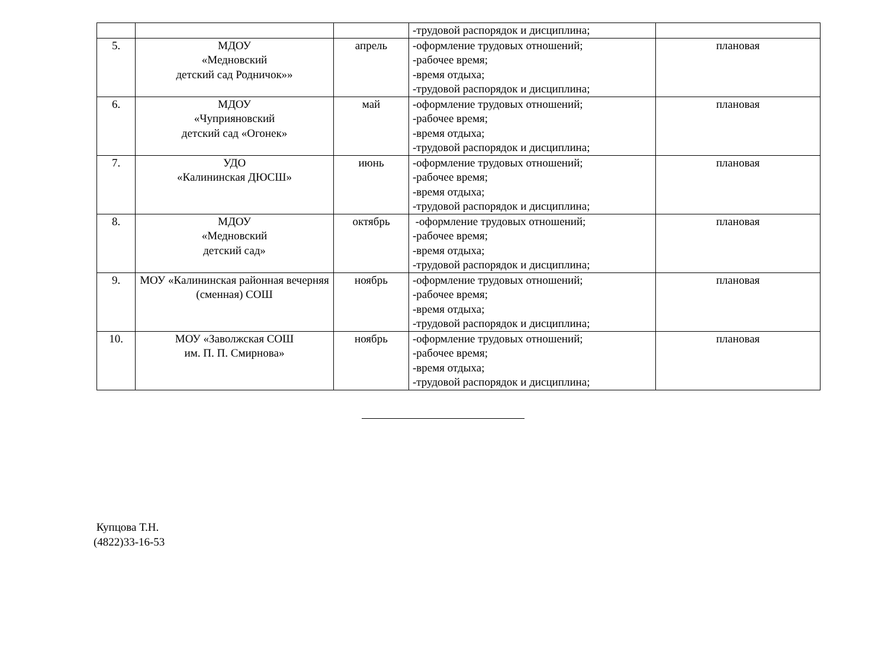| | | | -трудовой распорядок и дисциплина; | |
| 5. | МДОУ «Медновский детский сад Родничок»» | апрель | -оформление трудовых отношений; -рабочее время; -время отдыха; -трудовой распорядок и дисциплина; | плановая |
| 6. | МДОУ «Чуприяновский детский сад «Огонек» | май | -оформление трудовых отношений; -рабочее время; -время отдыха; -трудовой распорядок и дисциплина; | плановая |
| 7. | УДО «Калининская ДЮСШ» | июнь | -оформление трудовых отношений; -рабочее время; -время отдыха; -трудовой распорядок и дисциплина; | плановая |
| 8. | МДОУ «Медновский детский сад» | октябрь | -оформление трудовых отношений; -рабочее время; -время отдыха; -трудовой распорядок и дисциплина; | плановая |
| 9. | МОУ «Калининская районная вечерняя (сменная) СОШ | ноябрь | -оформление трудовых отношений; -рабочее время; -время отдыха; -трудовой распорядок и дисциплина; | плановая |
| 10. | МОУ «Заволжская СОШ им. П. П. Смирнова» | ноябрь | -оформление трудовых отношений; -рабочее время; -время отдыха; -трудовой распорядок и дисциплина; | плановая |
Купцова Т.Н.
(4822)33-16-53